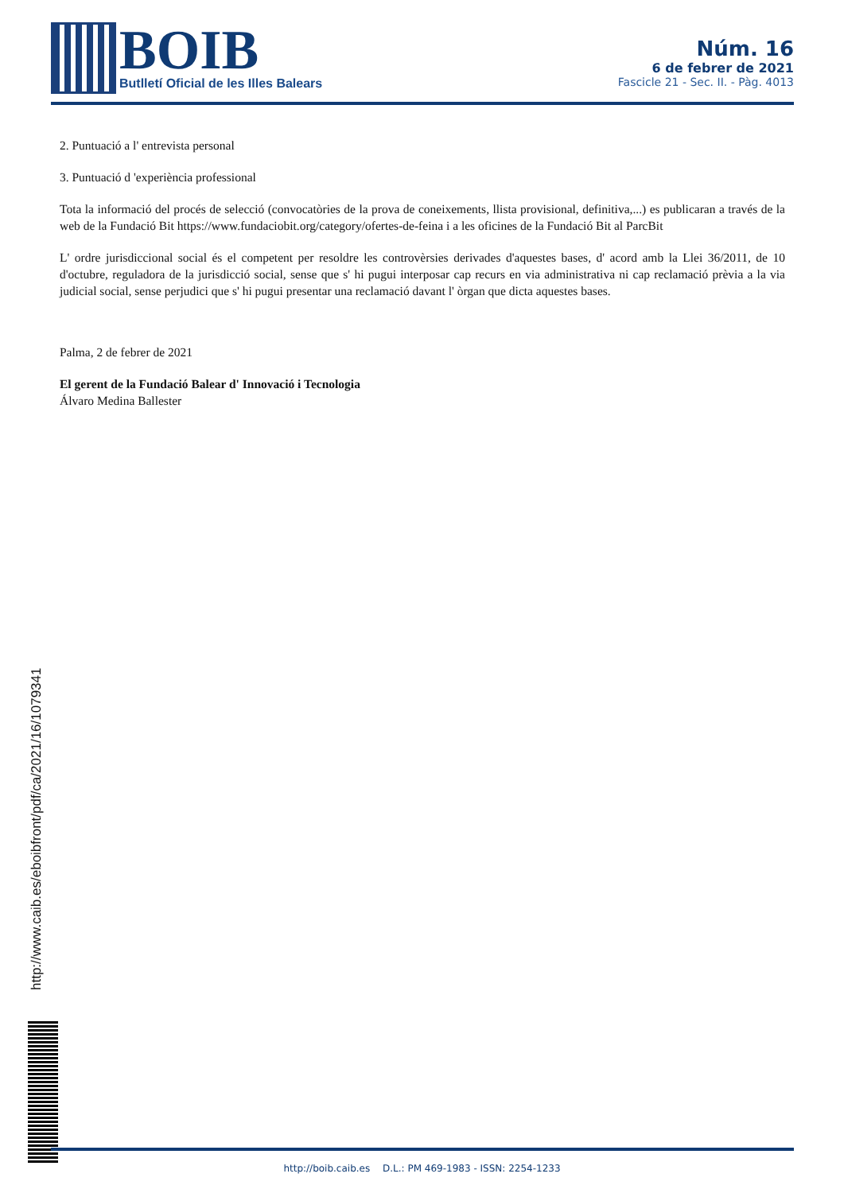BOIB
Butlletí Oficial de les Illes Balears
Núm. 16
6 de febrer de 2021
Fascicle 21 - Sec. II. - Pàg. 4013
2. Puntuació a l' entrevista personal
3. Puntuació d 'experiència professional
Tota la informació del procés de selecció (convocatòries de la prova de coneixements, llista provisional, definitiva,...) es publicaran a través de la web de la Fundació Bit https://www.fundaciobit.org/category/ofertes-de-feina i a les oficines de la Fundació Bit al ParcBit
L' ordre jurisdiccional social és el competent per resoldre les controvèrsies derivades d'aquestes bases, d' acord amb la Llei 36/2011, de 10 d'octubre, reguladora de la jurisdicció social, sense que s' hi pugui interposar cap recurs en via administrativa ni cap reclamació prèvia a la via judicial social, sense perjudici que s' hi pugui presentar una reclamació davant l' òrgan que dicta aquestes bases.
Palma, 2 de febrer de 2021
El gerent de la Fundació Balear d' Innovació i Tecnologia
Álvaro Medina Ballester
http://www.caib.es/eboibfront/pdf/ca/2021/16/1079341
http://boib.caib.es D.L.: PM 469-1983 - ISSN: 2254-1233